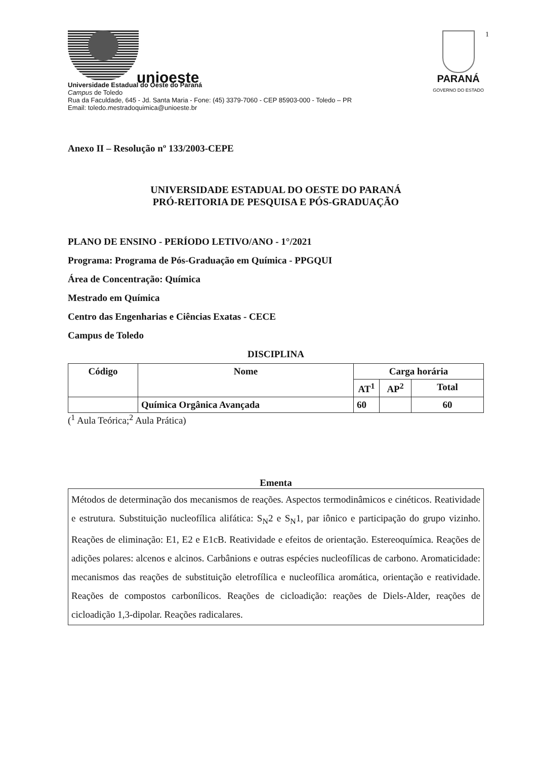1
unioeste
Universidade Estadual do Oeste do Paraná
Campus de Toledo
Rua da Faculdade, 645 - Jd. Santa Maria - Fone: (45) 3379-7060 - CEP 85903-000 - Toledo – PR
Email: toledo.mestradoquimica@unioeste.br
PARANÁ
GOVERNO DO ESTADO
Anexo II – Resolução nº 133/2003-CEPE
UNIVERSIDADE ESTADUAL DO OESTE DO PARANÁ
PRÓ-REITORIA DE PESQUISA E PÓS-GRADUAÇÃO
PLANO DE ENSINO - PERÍODO LETIVO/ANO - 1°/2021
Programa: Programa de Pós-Graduação em Química - PPGQUI
Área de Concentração: Química
Mestrado em Química
Centro das Engenharias e Ciências Exatas - CECE
Campus de Toledo
DISCIPLINA
| Código | Nome | Carga horária | | |
| --- | --- | --- | --- | --- |
| | | AT<sup>1</sup> | AP<sup>2</sup> | Total |
| | Química Orgânica Avançada | 60 | | 60 |
(<sup>1</sup> Aula Teórica;<sup>2</sup> Aula Prática)
Ementa
Métodos de determinação dos mecanismos de reações. Aspectos termodinâmicos e cinéticos. Reatividade e estrutura. Substituição nucleofílica alifática: S<sub>N</sub>2 e S<sub>N</sub>1, par iônico e participação do grupo vizinho. Reações de eliminação: E1, E2 e E1cB. Reatividade e efeitos de orientação. Estereoquímica. Reações de adições polares: alcenos e alcinos. Carbânions e outras espécies nucleofílicas de carbono. Aromaticidade: mecanismos das reações de substituição eletrofílica e nucleofílica aromática, orientação e reatividade. Reações de compostos carbonílicos. Reações de cicloadição: reações de Diels-Alder, reações de cicloadição 1,3-dipolar. Reações radicalares.